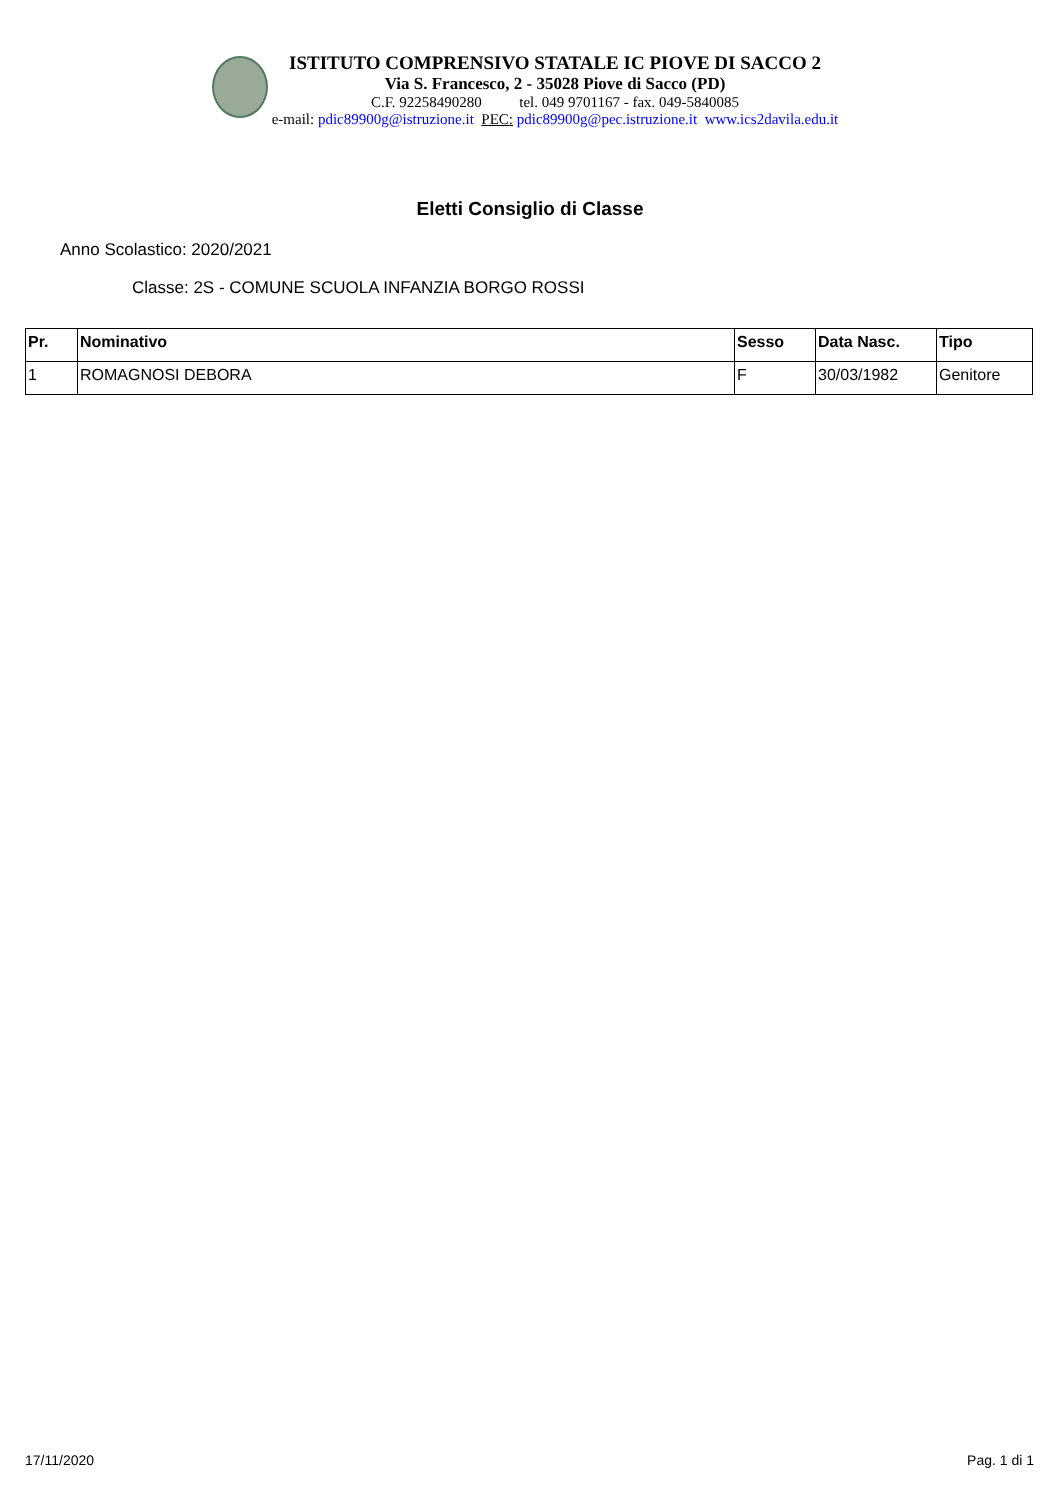ISTITUTO COMPRENSIVO STATALE IC PIOVE DI SACCO 2
Via S. Francesco, 2 - 35028 Piove di Sacco (PD)
C.F. 92258490280 tel. 049 9701167 - fax. 049-5840085
e-mail: pdic89900g@istruzione.it PEC: pdic89900g@pec.istruzione.it www.ics2davila.edu.it
Eletti Consiglio di Classe
Anno Scolastico: 2020/2021
Classe: 2S - COMUNE SCUOLA INFANZIA BORGO ROSSI
| Pr. | Nominativo | Sesso | Data Nasc. | Tipo |
| --- | --- | --- | --- | --- |
| 1 | ROMAGNOSI DEBORA | F | 30/03/1982 | Genitore |
17/11/2020 Pag. 1 di 1